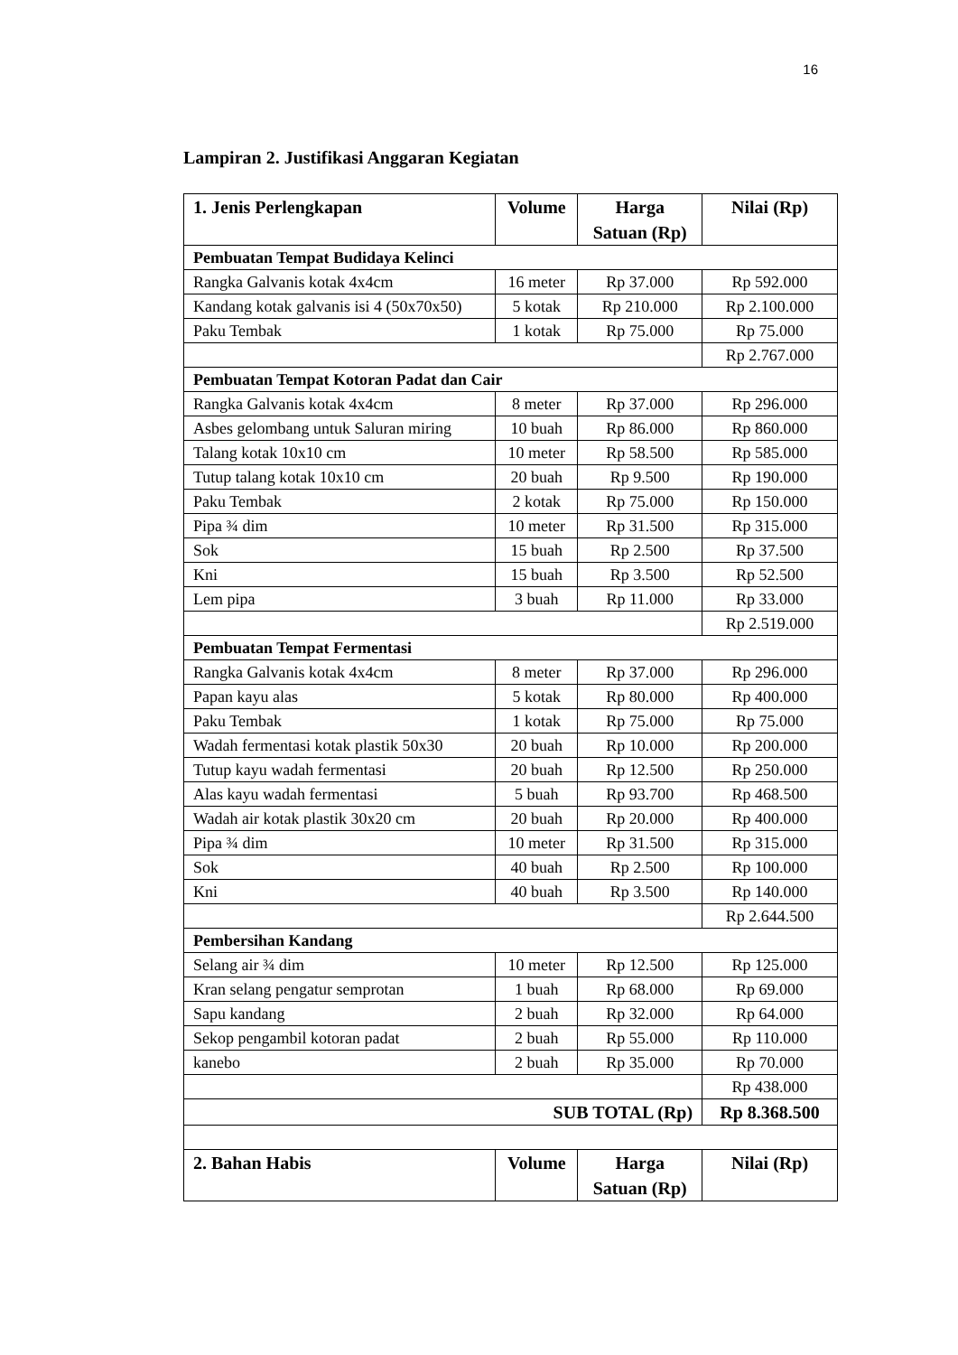16
Lampiran 2. Justifikasi Anggaran Kegiatan
| 1. Jenis Perlengkapan | Volume | Harga Satuan (Rp) | Nilai (Rp) |
| --- | --- | --- | --- |
| Pembuatan Tempat Budidaya Kelinci | | | |
| Rangka Galvanis kotak 4x4cm | 16 meter | Rp 37.000 | Rp 592.000 |
| Kandang kotak galvanis isi 4 (50x70x50) | 5 kotak | Rp 210.000 | Rp 2.100.000 |
| Paku Tembak | 1 kotak | Rp 75.000 | Rp 75.000 |
| | | | Rp 2.767.000 |
| Pembuatan Tempat Kotoran Padat dan Cair | | | |
| Rangka Galvanis kotak 4x4cm | 8 meter | Rp 37.000 | Rp 296.000 |
| Asbes gelombang untuk Saluran miring | 10 buah | Rp 86.000 | Rp 860.000 |
| Talang kotak 10x10 cm | 10 meter | Rp 58.500 | Rp 585.000 |
| Tutup talang kotak 10x10 cm | 20 buah | Rp 9.500 | Rp 190.000 |
| Paku Tembak | 2 kotak | Rp 75.000 | Rp 150.000 |
| Pipa ¾ dim | 10 meter | Rp 31.500 | Rp 315.000 |
| Sok | 15 buah | Rp 2.500 | Rp 37.500 |
| Kni | 15 buah | Rp 3.500 | Rp 52.500 |
| Lem pipa | 3 buah | Rp 11.000 | Rp 33.000 |
| | | | Rp 2.519.000 |
| Pembuatan Tempat Fermentasi | | | |
| Rangka Galvanis kotak 4x4cm | 8 meter | Rp 37.000 | Rp 296.000 |
| Papan kayu alas | 5 kotak | Rp 80.000 | Rp 400.000 |
| Paku Tembak | 1 kotak | Rp 75.000 | Rp 75.000 |
| Wadah fermentasi kotak plastik 50x30 | 20 buah | Rp 10.000 | Rp 200.000 |
| Tutup kayu wadah fermentasi | 20 buah | Rp 12.500 | Rp 250.000 |
| Alas kayu wadah fermentasi | 5 buah | Rp 93.700 | Rp 468.500 |
| Wadah air kotak plastik 30x20 cm | 20 buah | Rp 20.000 | Rp 400.000 |
| Pipa ¾ dim | 10 meter | Rp 31.500 | Rp 315.000 |
| Sok | 40 buah | Rp 2.500 | Rp 100.000 |
| Kni | 40 buah | Rp 3.500 | Rp 140.000 |
| | | | Rp 2.644.500 |
| Pembersihan Kandang | | | |
| Selang air ¾ dim | 10 meter | Rp 12.500 | Rp 125.000 |
| Kran selang pengatur semprotan | 1 buah | Rp 68.000 | Rp 69.000 |
| Sapu kandang | 2 buah | Rp 32.000 | Rp 64.000 |
| Sekop pengambil kotoran padat | 2 buah | Rp 55.000 | Rp 110.000 |
| kanebo | 2 buah | Rp 35.000 | Rp 70.000 |
| | | | Rp 438.000 |
| SUB TOTAL (Rp) | | | Rp 8.368.500 |
| 2. Bahan Habis | Volume | Harga Satuan (Rp) | Nilai (Rp) |